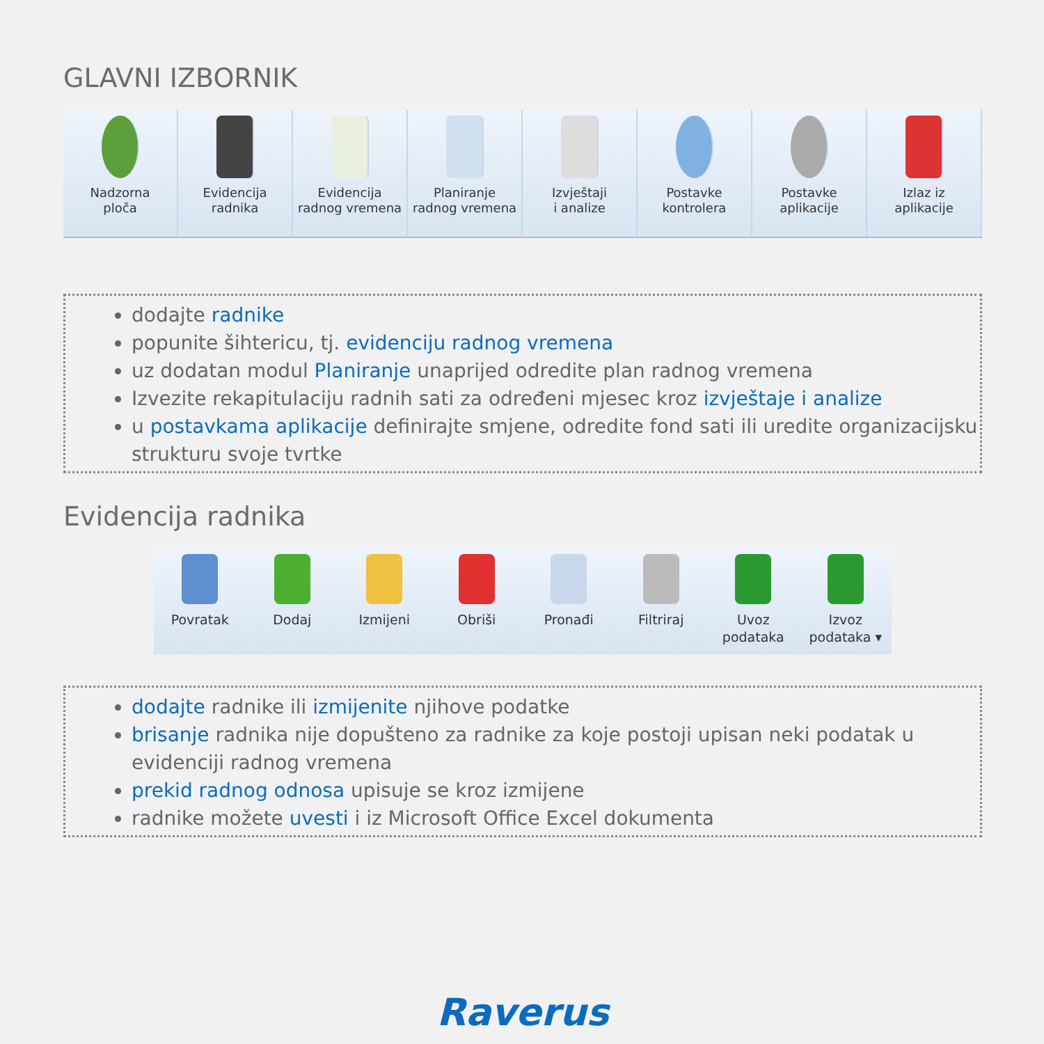GLAVNI IZBORNIK
Nadzorna
ploča
Evidencija
radnika
Evidencija
radnog vremena
Planiranje
radnog vremena
Izvještaji
i analize
Postavke
kontrolera
Postavke
aplikacije
Izlaz iz
aplikacije
dodajte radnike
popunite šihtericu, tj. evidenciju radnog vremena
uz dodatan modul Planiranje unaprijed odredite plan radnog vremena
Izvezite rekapitulaciju radnih sati za određeni mjesec kroz izvještaje i analize
u postavkama aplikacije definirajte smjene, odredite fond sati ili uredite organizacijsku strukturu svoje tvrtke
Evidencija radnika
Povratak Dodaj Izmijeni Obriši Pronađi Filtriraj Uvoz
podataka
Izvoz
podataka ▾
dodajte radnike ili izmijenite njihove podatke
brisanje radnika nije dopušteno za radnike za koje postoji upisan neki podatak u evidenciji radnog vremena
prekid radnog odnosa upisuje se kroz izmijene
radnike možete uvesti i iz Microsoft Office Excel dokumenta
Raverus